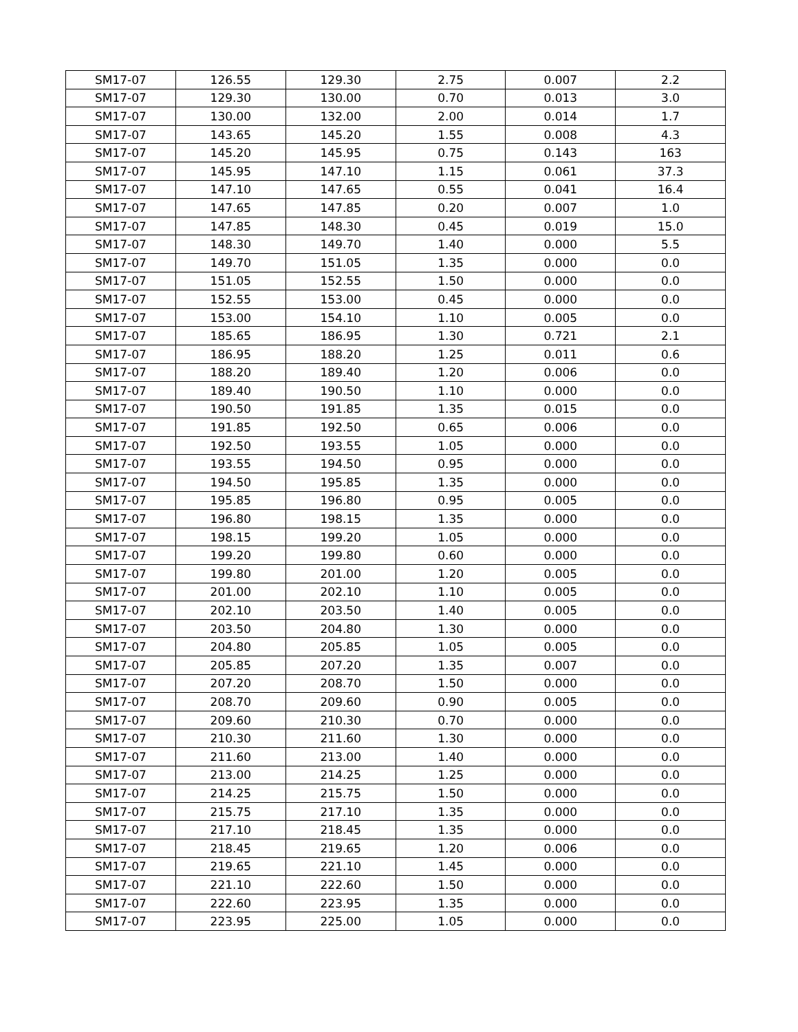| SM17-07 | 126.55 | 129.30 | 2.75 | 0.007 | 2.2 |
| SM17-07 | 129.30 | 130.00 | 0.70 | 0.013 | 3.0 |
| SM17-07 | 130.00 | 132.00 | 2.00 | 0.014 | 1.7 |
| SM17-07 | 143.65 | 145.20 | 1.55 | 0.008 | 4.3 |
| SM17-07 | 145.20 | 145.95 | 0.75 | 0.143 | 163 |
| SM17-07 | 145.95 | 147.10 | 1.15 | 0.061 | 37.3 |
| SM17-07 | 147.10 | 147.65 | 0.55 | 0.041 | 16.4 |
| SM17-07 | 147.65 | 147.85 | 0.20 | 0.007 | 1.0 |
| SM17-07 | 147.85 | 148.30 | 0.45 | 0.019 | 15.0 |
| SM17-07 | 148.30 | 149.70 | 1.40 | 0.000 | 5.5 |
| SM17-07 | 149.70 | 151.05 | 1.35 | 0.000 | 0.0 |
| SM17-07 | 151.05 | 152.55 | 1.50 | 0.000 | 0.0 |
| SM17-07 | 152.55 | 153.00 | 0.45 | 0.000 | 0.0 |
| SM17-07 | 153.00 | 154.10 | 1.10 | 0.005 | 0.0 |
| SM17-07 | 185.65 | 186.95 | 1.30 | 0.721 | 2.1 |
| SM17-07 | 186.95 | 188.20 | 1.25 | 0.011 | 0.6 |
| SM17-07 | 188.20 | 189.40 | 1.20 | 0.006 | 0.0 |
| SM17-07 | 189.40 | 190.50 | 1.10 | 0.000 | 0.0 |
| SM17-07 | 190.50 | 191.85 | 1.35 | 0.015 | 0.0 |
| SM17-07 | 191.85 | 192.50 | 0.65 | 0.006 | 0.0 |
| SM17-07 | 192.50 | 193.55 | 1.05 | 0.000 | 0.0 |
| SM17-07 | 193.55 | 194.50 | 0.95 | 0.000 | 0.0 |
| SM17-07 | 194.50 | 195.85 | 1.35 | 0.000 | 0.0 |
| SM17-07 | 195.85 | 196.80 | 0.95 | 0.005 | 0.0 |
| SM17-07 | 196.80 | 198.15 | 1.35 | 0.000 | 0.0 |
| SM17-07 | 198.15 | 199.20 | 1.05 | 0.000 | 0.0 |
| SM17-07 | 199.20 | 199.80 | 0.60 | 0.000 | 0.0 |
| SM17-07 | 199.80 | 201.00 | 1.20 | 0.005 | 0.0 |
| SM17-07 | 201.00 | 202.10 | 1.10 | 0.005 | 0.0 |
| SM17-07 | 202.10 | 203.50 | 1.40 | 0.005 | 0.0 |
| SM17-07 | 203.50 | 204.80 | 1.30 | 0.000 | 0.0 |
| SM17-07 | 204.80 | 205.85 | 1.05 | 0.005 | 0.0 |
| SM17-07 | 205.85 | 207.20 | 1.35 | 0.007 | 0.0 |
| SM17-07 | 207.20 | 208.70 | 1.50 | 0.000 | 0.0 |
| SM17-07 | 208.70 | 209.60 | 0.90 | 0.005 | 0.0 |
| SM17-07 | 209.60 | 210.30 | 0.70 | 0.000 | 0.0 |
| SM17-07 | 210.30 | 211.60 | 1.30 | 0.000 | 0.0 |
| SM17-07 | 211.60 | 213.00 | 1.40 | 0.000 | 0.0 |
| SM17-07 | 213.00 | 214.25 | 1.25 | 0.000 | 0.0 |
| SM17-07 | 214.25 | 215.75 | 1.50 | 0.000 | 0.0 |
| SM17-07 | 215.75 | 217.10 | 1.35 | 0.000 | 0.0 |
| SM17-07 | 217.10 | 218.45 | 1.35 | 0.000 | 0.0 |
| SM17-07 | 218.45 | 219.65 | 1.20 | 0.006 | 0.0 |
| SM17-07 | 219.65 | 221.10 | 1.45 | 0.000 | 0.0 |
| SM17-07 | 221.10 | 222.60 | 1.50 | 0.000 | 0.0 |
| SM17-07 | 222.60 | 223.95 | 1.35 | 0.000 | 0.0 |
| SM17-07 | 223.95 | 225.00 | 1.05 | 0.000 | 0.0 |